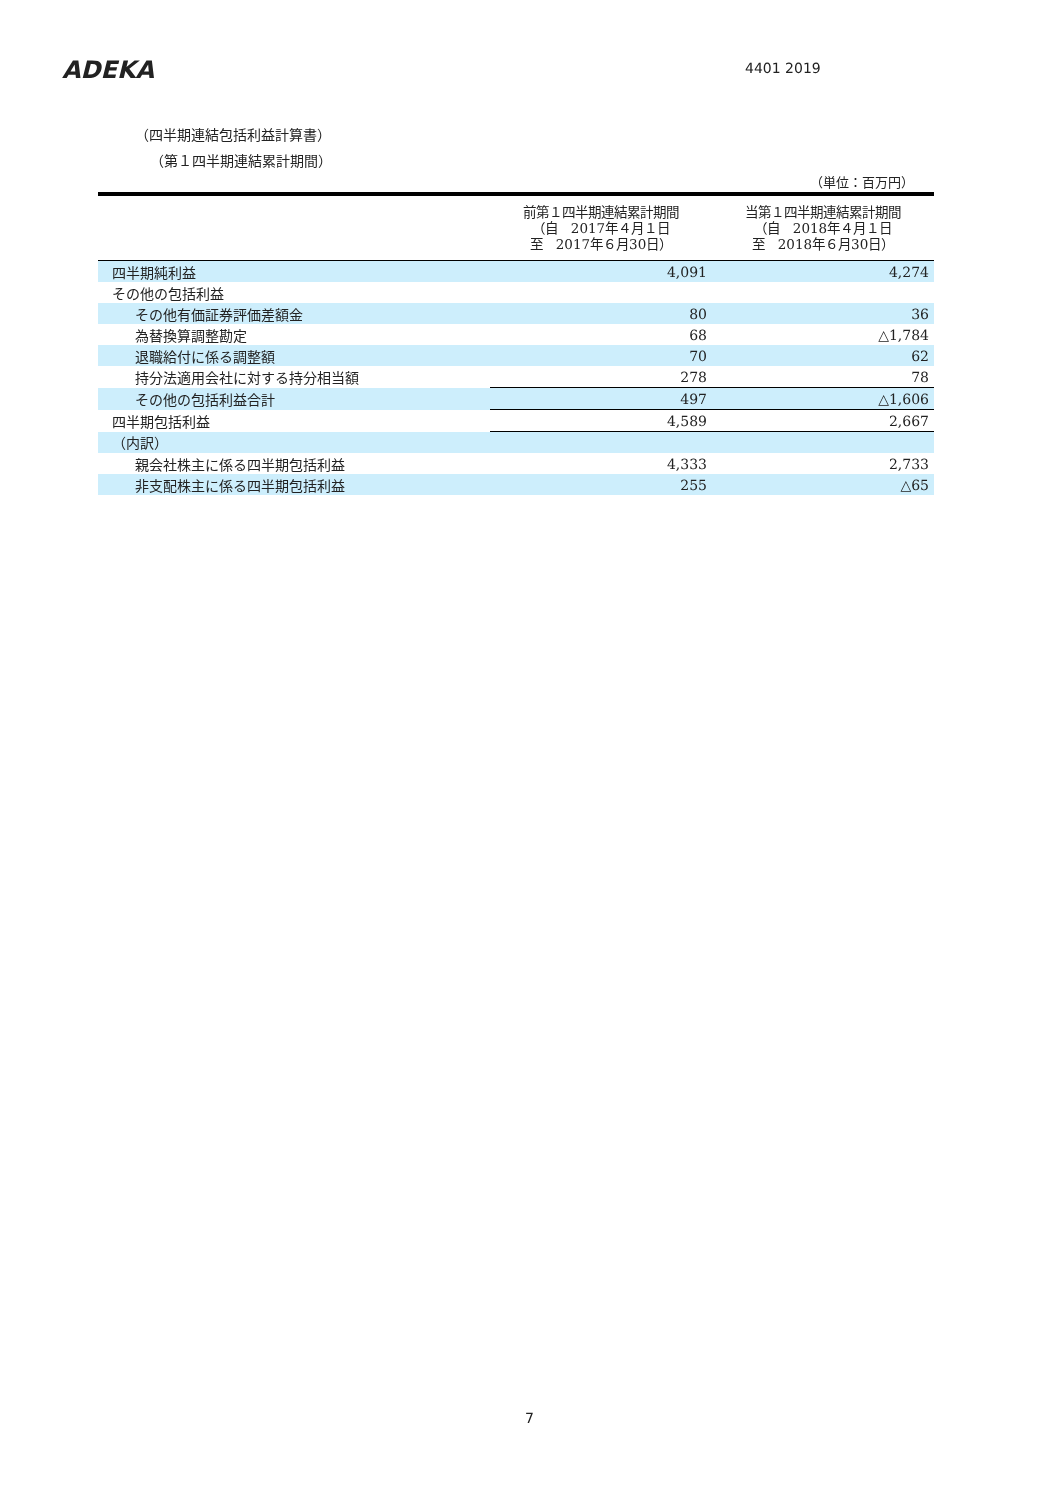ADEKA 4401 2019
（四半期連結包括利益計算書）
（第１四半期連結累計期間）
（単位：百万円）
| | 前第１四半期連結累計期間 （自 2017年４月１日 至 2017年６月30日） | 当第１四半期連結累計期間 （自 2018年４月１日 至 2018年６月30日） |
| --- | --- | --- |
| 四半期純利益 | 4,091 | 4,274 |
| その他の包括利益 | | |
| その他有価証券評価差額金 | 80 | 36 |
| 為替換算調整勘定 | 68 | △1,784 |
| 退職給付に係る調整額 | 70 | 62 |
| 持分法適用会社に対する持分相当額 | 278 | 78 |
| その他の包括利益合計 | 497 | △1,606 |
| 四半期包括利益 | 4,589 | 2,667 |
| （内訳） | | |
| 親会社株主に係る四半期包括利益 | 4,333 | 2,733 |
| 非支配株主に係る四半期包括利益 | 255 | △65 |
7